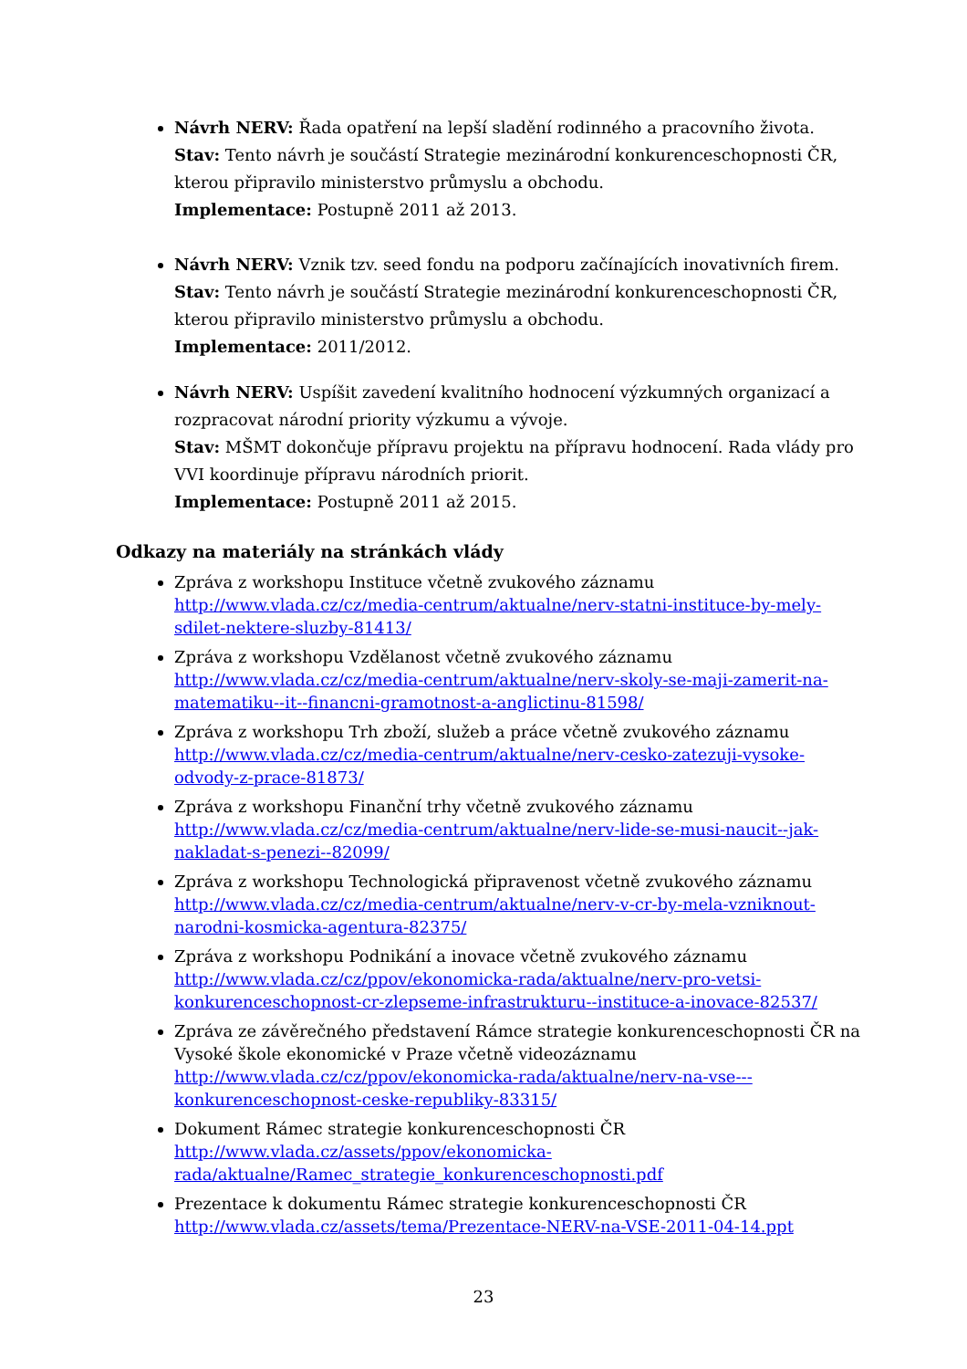Návrh NERV: Řada opatření na lepší sladění rodinného a pracovního života.
Stav: Tento návrh je součástí Strategie mezinárodní konkurenceschopnosti ČR, kterou připravilo ministerstvo průmyslu a obchodu.
Implementace: Postupně 2011 až 2013.
Návrh NERV: Vznik tzv. seed fondu na podporu začínajících inovativních firem.
Stav: Tento návrh je součástí Strategie mezinárodní konkurenceschopnosti ČR, kterou připravilo ministerstvo průmyslu a obchodu.
Implementace: 2011/2012.
Návrh NERV: Uspíšit zavedení kvalitního hodnocení výzkumných organizací a rozpracovat národní priority výzkumu a vývoje.
Stav: MŠMT dokončuje přípravu projektu na přípravu hodnocení. Rada vlády pro VVI koordinuje přípravu národních priorit.
Implementace: Postupně 2011 až 2015.
Odkazy na materiály na stránkách vlády
Zpráva z workshopu Instituce včetně zvukového záznamu
http://www.vlada.cz/cz/media-centrum/aktualne/nerv-statni-instituce-by-mely-sdilet-nektere-sluzby-81413/
Zpráva z workshopu Vzdělanost včetně zvukového záznamu
http://www.vlada.cz/cz/media-centrum/aktualne/nerv-skoly-se-maji-zamerit-na-matematiku--it--financni-gramotnost-a-anglictinu-81598/
Zpráva z workshopu Trh zboží, služeb a práce včetně zvukového záznamu
http://www.vlada.cz/cz/media-centrum/aktualne/nerv-cesko-zatezuji-vysoke-odvody-z-prace-81873/
Zpráva z workshopu Finanční trhy včetně zvukového záznamu
http://www.vlada.cz/cz/media-centrum/aktualne/nerv-lide-se-musi-naucit--jak-nakladat-s-penezi--82099/
Zpráva z workshopu Technologická připravenost včetně zvukového záznamu
http://www.vlada.cz/cz/media-centrum/aktualne/nerv-v-cr-by-mela-vzniknout-narodni-kosmicka-agentura-82375/
Zpráva z workshopu Podnikání a inovace včetně zvukového záznamu
http://www.vlada.cz/cz/ppov/ekonomicka-rada/aktualne/nerv-pro-vetsi-konkurenceschopnost-cr-zlepseme-infrastrukturu--instituce-a-inovace-82537/
Zpráva ze závěrečného představení Rámce strategie konkurenceschopnosti ČR na Vysoké škole ekonomické v Praze včetně videozáznamu
http://www.vlada.cz/cz/ppov/ekonomicka-rada/aktualne/nerv-na-vse---konkurenceschopnost-ceske-republiky-83315/
Dokument Rámec strategie konkurenceschopnosti ČR
http://www.vlada.cz/assets/ppov/ekonomicka-rada/aktualne/Ramec_strategie_konkurenceschopnosti.pdf
Prezentace k dokumentu Rámec strategie konkurenceschopnosti ČR
http://www.vlada.cz/assets/tema/Prezentace-NERV-na-VSE-2011-04-14.ppt
23